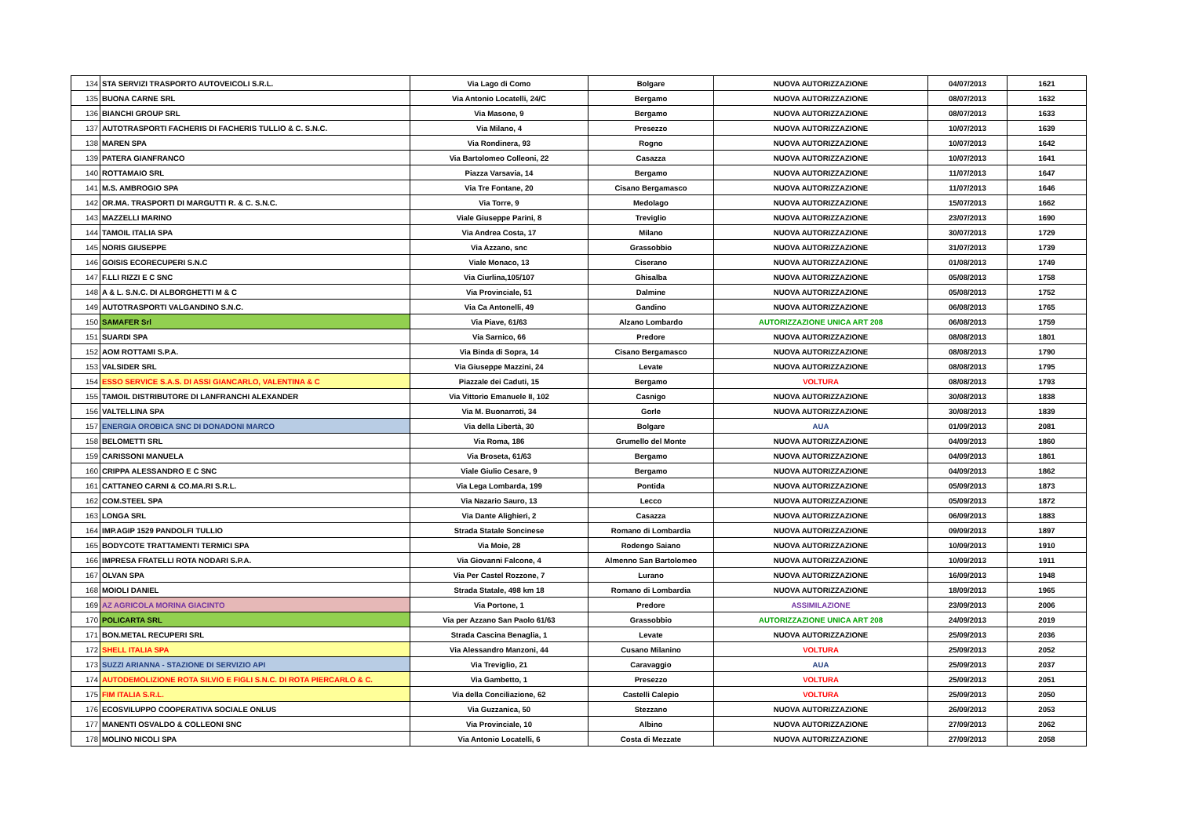| 134 | STA SERVIZI TRASPORTO AUTOVEICOLI S.R.L. | Via Lago di Como | Bolgare | NUOVA AUTORIZZAZIONE | 04/07/2013 | 1621 |
| 135 | BUONA CARNE SRL | Via Antonio Locatelli, 24/C | Bergamo | NUOVA AUTORIZZAZIONE | 08/07/2013 | 1632 |
| 136 | BIANCHI GROUP SRL | Via Masone, 9 | Bergamo | NUOVA AUTORIZZAZIONE | 08/07/2013 | 1633 |
| 137 | AUTOTRASPORTI FACHERIS DI FACHERIS TULLIO & C. S.N.C. | Via Milano, 4 | Presezzo | NUOVA AUTORIZZAZIONE | 10/07/2013 | 1639 |
| 138 | MAREN SPA | Via Rondinera, 93 | Rogno | NUOVA AUTORIZZAZIONE | 10/07/2013 | 1642 |
| 139 | PATERA GIANFRANCO | Via Bartolomeo Colleoni, 22 | Casazza | NUOVA AUTORIZZAZIONE | 10/07/2013 | 1641 |
| 140 | ROTTAMAIO SRL | Piazza Varsavia, 14 | Bergamo | NUOVA AUTORIZZAZIONE | 11/07/2013 | 1647 |
| 141 | M.S. AMBROGIO SPA | Via Tre Fontane, 20 | Cisano Bergamasco | NUOVA AUTORIZZAZIONE | 11/07/2013 | 1646 |
| 142 | OR.MA. TRASPORTI DI MARGUTTI R. & C. S.N.C. | Via Torre, 9 | Medolago | NUOVA AUTORIZZAZIONE | 15/07/2013 | 1662 |
| 143 | MAZZELLI MARINO | Viale Giuseppe Parini, 8 | Treviglio | NUOVA AUTORIZZAZIONE | 23/07/2013 | 1690 |
| 144 | TAMOIL ITALIA SPA | Via Andrea Costa, 17 | Milano | NUOVA AUTORIZZAZIONE | 30/07/2013 | 1729 |
| 145 | NORIS GIUSEPPE | Via Azzano, snc | Grassobbio | NUOVA AUTORIZZAZIONE | 31/07/2013 | 1739 |
| 146 | GOISIS ECORECUPERI S.N.C | Viale Monaco, 13 | Ciserano | NUOVA AUTORIZZAZIONE | 01/08/2013 | 1749 |
| 147 | F.LLI RIZZI E C SNC | Via Ciurlina,105/107 | Ghisalba | NUOVA AUTORIZZAZIONE | 05/08/2013 | 1758 |
| 148 | A & L. S.N.C. DI ALBORGHETTI M & C | Via Provinciale, 51 | Dalmine | NUOVA AUTORIZZAZIONE | 05/08/2013 | 1752 |
| 149 | AUTOTRASPORTI VALGANDINO S.N.C. | Via Ca Antonelli, 49 | Gandino | NUOVA AUTORIZZAZIONE | 06/08/2013 | 1765 |
| 150 | SAMAFER Srl | Via Piave, 61/63 | Alzano Lombardo | AUTORIZZAZIONE UNICA ART 208 | 06/08/2013 | 1759 |
| 151 | SUARDI SPA | Via Sarnico, 66 | Predore | NUOVA AUTORIZZAZIONE | 08/08/2013 | 1801 |
| 152 | AOM ROTTAMI S.P.A. | Via Binda di Sopra, 14 | Cisano Bergamasco | NUOVA AUTORIZZAZIONE | 08/08/2013 | 1790 |
| 153 | VALSIDER SRL | Via Giuseppe Mazzini, 24 | Levate | NUOVA AUTORIZZAZIONE | 08/08/2013 | 1795 |
| 154 | ESSO SERVICE S.A.S. DI ASSI GIANCARLO, VALENTINA & C | Piazzale dei Caduti, 15 | Bergamo | VOLTURA | 08/08/2013 | 1793 |
| 155 | TAMOIL DISTRIBUTORE DI LANFRANCHI ALEXANDER | Via Vittorio Emanuele II, 102 | Casnigo | NUOVA AUTORIZZAZIONE | 30/08/2013 | 1838 |
| 156 | VALTELLINA SPA | Via M. Buonarroti, 34 | Gorle | NUOVA AUTORIZZAZIONE | 30/08/2013 | 1839 |
| 157 | ENERGIA OROBICA SNC DI DONADONI MARCO | Via della Libertà, 30 | Bolgare | AUA | 01/09/2013 | 2081 |
| 158 | BELOMETTI SRL | Via Roma, 186 | Grumello del Monte | NUOVA AUTORIZZAZIONE | 04/09/2013 | 1860 |
| 159 | CARISSONI MANUELA | Via Broseta, 61/63 | Bergamo | NUOVA AUTORIZZAZIONE | 04/09/2013 | 1861 |
| 160 | CRIPPA ALESSANDRO E C SNC | Viale Giulio Cesare, 9 | Bergamo | NUOVA AUTORIZZAZIONE | 04/09/2013 | 1862 |
| 161 | CATTANEO CARNI & CO.MA.RI S.R.L. | Via Lega Lombarda, 199 | Pontida | NUOVA AUTORIZZAZIONE | 05/09/2013 | 1873 |
| 162 | COM.STEEL SPA | Via Nazario Sauro, 13 | Lecco | NUOVA AUTORIZZAZIONE | 05/09/2013 | 1872 |
| 163 | LONGA SRL | Via Dante Alighieri, 2 | Casazza | NUOVA AUTORIZZAZIONE | 06/09/2013 | 1883 |
| 164 | IMP.AGIP 1529 PANDOLFI TULLIO | Strada Statale Soncinese | Romano di Lombardia | NUOVA AUTORIZZAZIONE | 09/09/2013 | 1897 |
| 165 | BODYCOTE TRATTAMENTI TERMICI SPA | Via Moie, 28 | Rodengo Saiano | NUOVA AUTORIZZAZIONE | 10/09/2013 | 1910 |
| 166 | IMPRESA FRATELLI ROTA NODARI S.P.A. | Via Giovanni Falcone, 4 | Almenno San Bartolomeo | NUOVA AUTORIZZAZIONE | 10/09/2013 | 1911 |
| 167 | OLVAN SPA | Via Per Castel Rozzone, 7 | Lurano | NUOVA AUTORIZZAZIONE | 16/09/2013 | 1948 |
| 168 | MOIOLI DANIEL | Strada Statale, 498 km 18 | Romano di Lombardia | NUOVA AUTORIZZAZIONE | 18/09/2013 | 1965 |
| 169 | AZ AGRICOLA MORINA GIACINTO | Via Portone, 1 | Predore | ASSIMILAZIONE | 23/09/2013 | 2006 |
| 170 | POLICARTA SRL | Via per Azzano San Paolo 61/63 | Grassobbio | AUTORIZZAZIONE UNICA ART 208 | 24/09/2013 | 2019 |
| 171 | BON.METAL RECUPERI SRL | Strada Cascina Benaglia, 1 | Levate | NUOVA AUTORIZZAZIONE | 25/09/2013 | 2036 |
| 172 | SHELL ITALIA SPA | Via Alessandro Manzoni, 44 | Cusano Milanino | VOLTURA | 25/09/2013 | 2052 |
| 173 | SUZZI ARIANNA - STAZIONE DI SERVIZIO API | Via Treviglio, 21 | Caravaggio | AUA | 25/09/2013 | 2037 |
| 174 | AUTODEMOLIZIONE ROTA SILVIO E FIGLI S.N.C. DI ROTA PIERCARLO & C. | Via Gambetto, 1 | Presezzo | VOLTURA | 25/09/2013 | 2051 |
| 175 | FIM ITALIA S.R.L. | Via della Conciliazione, 62 | Castelli Calepio | VOLTURA | 25/09/2013 | 2050 |
| 176 | ECOSVILUPPO COOPERATIVA SOCIALE ONLUS | Via Guzzanica, 50 | Stezzano | NUOVA AUTORIZZAZIONE | 26/09/2013 | 2053 |
| 177 | MANENTI OSVALDO & COLLEONI SNC | Via Provinciale, 10 | Albino | NUOVA AUTORIZZAZIONE | 27/09/2013 | 2062 |
| 178 | MOLINO NICOLI SPA | Via Antonio Locatelli, 6 | Costa di Mezzate | NUOVA AUTORIZZAZIONE | 27/09/2013 | 2058 |